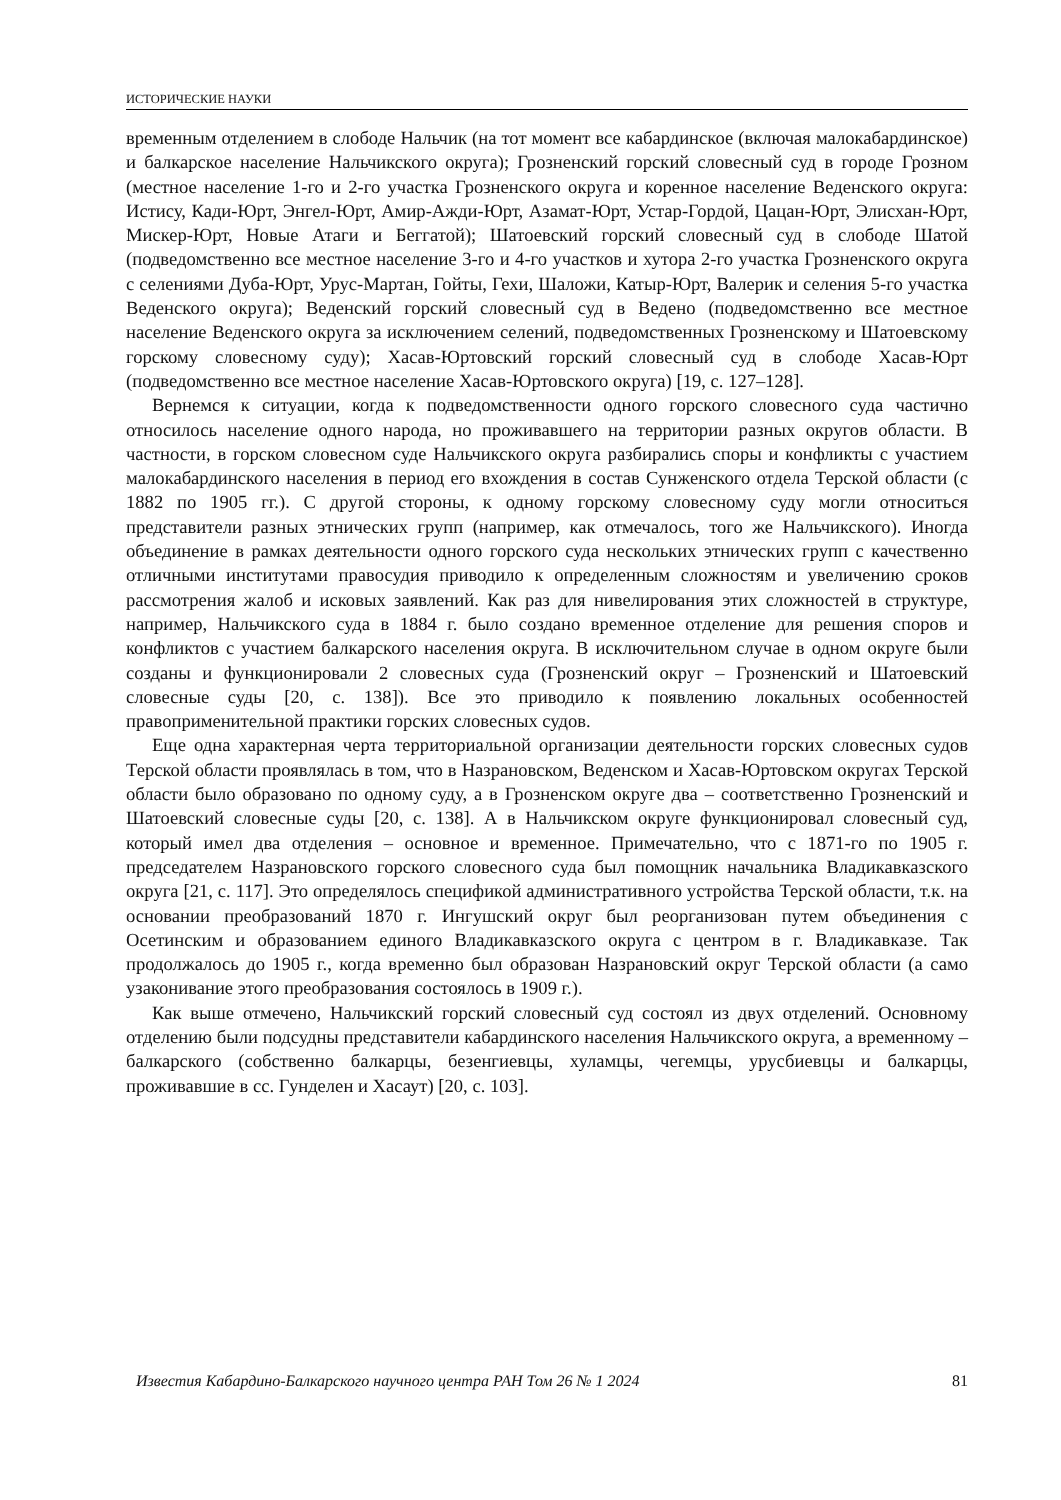ИСТОРИЧЕСКИЕ НАУКИ
временным отделением в слободе Нальчик (на тот момент все кабардинское (включая малокабардинское) и балкарское население Нальчикского округа); Грозненский горский словесный суд в городе Грозном (местное население 1-го и 2-го участка Грозненского округа и коренное население Веденского округа: Истису, Кади-Юрт, Энгел-Юрт, Амир-Ажди-Юрт, Азамат-Юрт, Устар-Гордой, Цацан-Юрт, Элисхан-Юрт, Мискер-Юрт, Новые Атаги и Беггатой); Шатоевский горский словесный суд в слободе Шатой (подведомственно все местное население 3-го и 4-го участков и хутора 2-го участка Грозненского округа с селениями Дуба-Юрт, Урус-Мартан, Гойты, Гехи, Шаложи, Катыр-Юрт, Валерик и селения 5-го участка Веденского округа); Веденский горский словесный суд в Ведено (подведомственно все местное население Веденского округа за исключением селений, подведомственных Грозненскому и Шатоевскому горскому словесному суду); Хасав-Юртовский горский словесный суд в слободе Хасав-Юрт (подведомственно все местное население Хасав-Юртовского округа) [19, с. 127–128].
Вернемся к ситуации, когда к подведомственности одного горского словесного суда частично относилось население одного народа, но проживавшего на территории разных округов области. В частности, в горском словесном суде Нальчикского округа разбирались споры и конфликты с участием малокабардинского населения в период его вхождения в состав Сунженского отдела Терской области (с 1882 по 1905 гг.). С другой стороны, к одному горскому словесному суду могли относиться представители разных этнических групп (например, как отмечалось, того же Нальчикского). Иногда объединение в рамках деятельности одного горского суда нескольких этнических групп с качественно отличными институтами правосудия приводило к определенным сложностям и увеличению сроков рассмотрения жалоб и исковых заявлений. Как раз для нивелирования этих сложностей в структуре, например, Нальчикского суда в 1884 г. было создано временное отделение для решения споров и конфликтов с участием балкарского населения округа. В исключительном случае в одном округе были созданы и функционировали 2 словесных суда (Грозненский округ – Грозненский и Шатоевский словесные суды [20, с. 138]). Все это приводило к появлению локальных особенностей правоприменительной практики горских словесных судов.
Еще одна характерная черта территориальной организации деятельности горских словесных судов Терской области проявлялась в том, что в Назрановском, Веденском и Хасав-Юртовском округах Терской области было образовано по одному суду, а в Грозненском округе два – соответственно Грозненский и Шатоевский словесные суды [20, с. 138]. А в Нальчикском округе функционировал словесный суд, который имел два отделения – основное и временное. Примечательно, что с 1871-го по 1905 г. председателем Назрановского горского словесного суда был помощник начальника Владикавказского округа [21, с. 117]. Это определялось спецификой административного устройства Терской области, т.к. на основании преобразований 1870 г. Ингушский округ был реорганизован путем объединения с Осетинским и образованием единого Владикавказского округа с центром в г. Владикавказе. Так продолжалось до 1905 г., когда временно был образован Назрановский округ Терской области (а само узаконивание этого преобразования состоялось в 1909 г.).
Как выше отмечено, Нальчикский горский словесный суд состоял из двух отделений. Основному отделению были подсудны представители кабардинского населения Нальчикского округа, а временному – балкарского (собственно балкарцы, безенгиевцы, хуламцы, чегемцы, урусбиевцы и балкарцы, проживавшие в сс. Гунделен и Хасаут) [20, с. 103].
Известия Кабардино-Балкарского научного центра РАН Том 26 № 1 2024 81